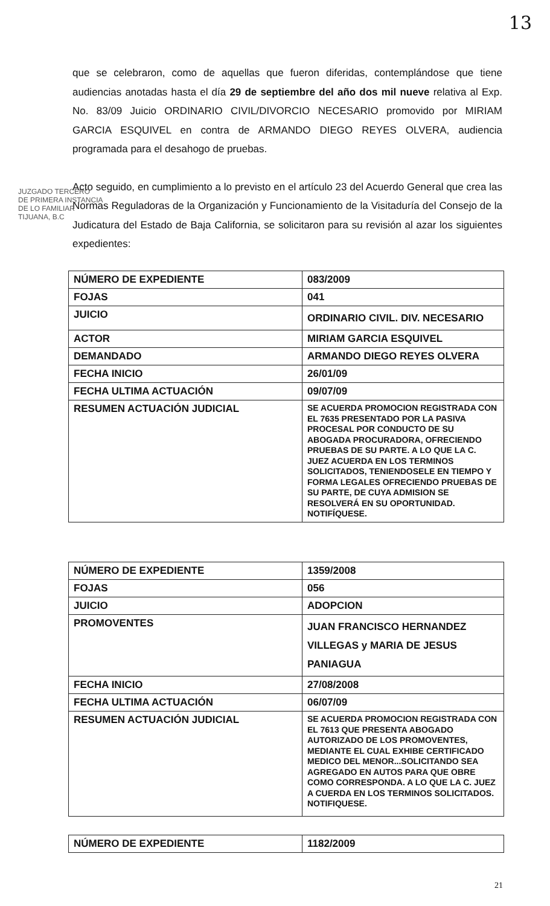13
que se celebraron, como de aquellas que fueron diferidas, contemplándose que tiene audiencias anotadas hasta el día 29 de septiembre del año dos mil nueve relativa al Exp. No. 83/09 Juicio ORDINARIO CIVIL/DIVORCIO NECESARIO promovido por MIRIAM GARCIA ESQUIVEL en contra de ARMANDO DIEGO REYES OLVERA, audiencia programada para el desahogo de pruebas.
Acto seguido, en cumplimiento a lo previsto en el artículo 23 del Acuerdo General que crea las Normas Reguladoras de la Organización y Funcionamiento de la Visitaduría del Consejo de la Judicatura del Estado de Baja California, se solicitaron para su revisión al azar los siguientes expedientes:
JUZGADO TERCERO
DE PRIMERA INSTANCIA
DE LO FAMILIAR
TIJUANA, B.C
| NÚMERO DE EXPEDIENTE | 083/2009 |
| FOJAS | 041 |
| JUICIO | ORDINARIO CIVIL. DIV. NECESARIO |
| ACTOR | MIRIAM GARCIA ESQUIVEL |
| DEMANDADO | ARMANDO DIEGO REYES OLVERA |
| FECHA INICIO | 26/01/09 |
| FECHA ULTIMA ACTUACIÓN | 09/07/09 |
| RESUMEN ACTUACIÓN JUDICIAL | SE ACUERDA PROMOCION REGISTRADA CON EL 7635 PRESENTADO POR LA PASIVA PROCESAL POR CONDUCTO DE SU ABOGADA PROCURADORA, OFRECIENDO PRUEBAS DE SU PARTE. A LO QUE LA C. JUEZ ACUERDA EN LOS TERMINOS SOLICITADOS, TENIENDOSELE EN TIEMPO Y FORMA LEGALES OFRECIENDO PRUEBAS DE SU PARTE, DE CUYA ADMISION SE RESOLVERÁ EN SU OPORTUNIDAD. NOTIFÍQUESE. |
| NÚMERO DE EXPEDIENTE | 1359/2008 |
| FOJAS | 056 |
| JUICIO | ADOPCION |
| PROMOVENTES | JUAN FRANCISCO HERNANDEZ VILLEGAS y MARIA DE JESUS PANIAGUA |
| FECHA INICIO | 27/08/2008 |
| FECHA ULTIMA ACTUACIÓN | 06/07/09 |
| RESUMEN ACTUACIÓN JUDICIAL | SE ACUERDA PROMOCION REGISTRADA CON EL 7613 QUE PRESENTA ABOGADO AUTORIZADO DE LOS PROMOVENTES, MEDIANTE EL CUAL EXHIBE CERTIFICADO MEDICO DEL MENOR...SOLICITANDO SEA AGREGADO EN AUTOS PARA QUE OBRE COMO CORRESPONDA. A LO QUE LA C. JUEZ A CUERDA EN LOS TERMINOS SOLICITADOS. NOTIFIQUESE. |
| NÚMERO DE EXPEDIENTE | 1182/2009 |
21